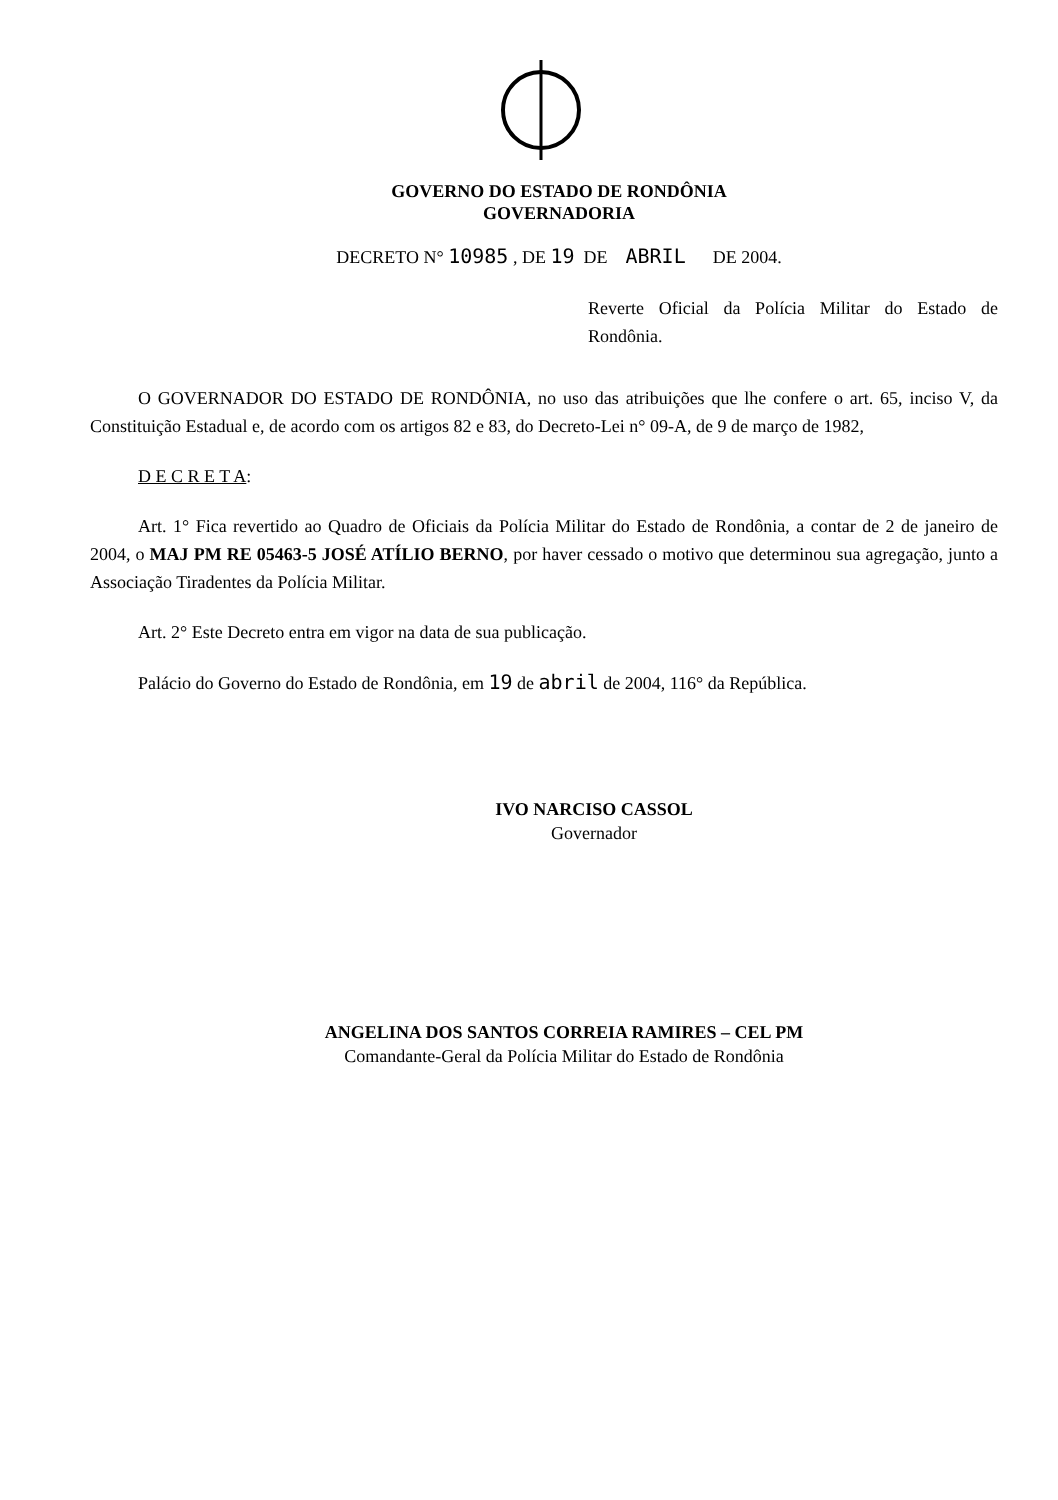GOVERNO DO ESTADO DE RONDÔNIA
GOVERNADORIA
DECRETO N° 10985 , DE 19 DE ABRIL DE 2004.
Reverte Oficial da Polícia Militar do Estado de Rondônia.
O GOVERNADOR DO ESTADO DE RONDÔNIA, no uso das atribuições que lhe confere o art. 65, inciso V, da Constituição Estadual e, de acordo com os artigos 82 e 83, do Decreto-Lei n° 09-A, de 9 de março de 1982,
D E C R E T A:
Art. 1° Fica revertido ao Quadro de Oficiais da Polícia Militar do Estado de Rondônia, a contar de 2 de janeiro de 2004, o MAJ PM RE 05463-5 JOSÉ ATÍLIO BERNO, por haver cessado o motivo que determinou sua agregação, junto a Associação Tiradentes da Polícia Militar.
Art. 2° Este Decreto entra em vigor na data de sua publicação.
Palácio do Governo do Estado de Rondônia, em 19 de abril de 2004, 116° da República.
IVO NARCISO CASSOL
Governador
ANGELINA DOS SANTOS CORREIA RAMIRES – CEL PM
Comandante-Geral da Polícia Militar do Estado de Rondônia